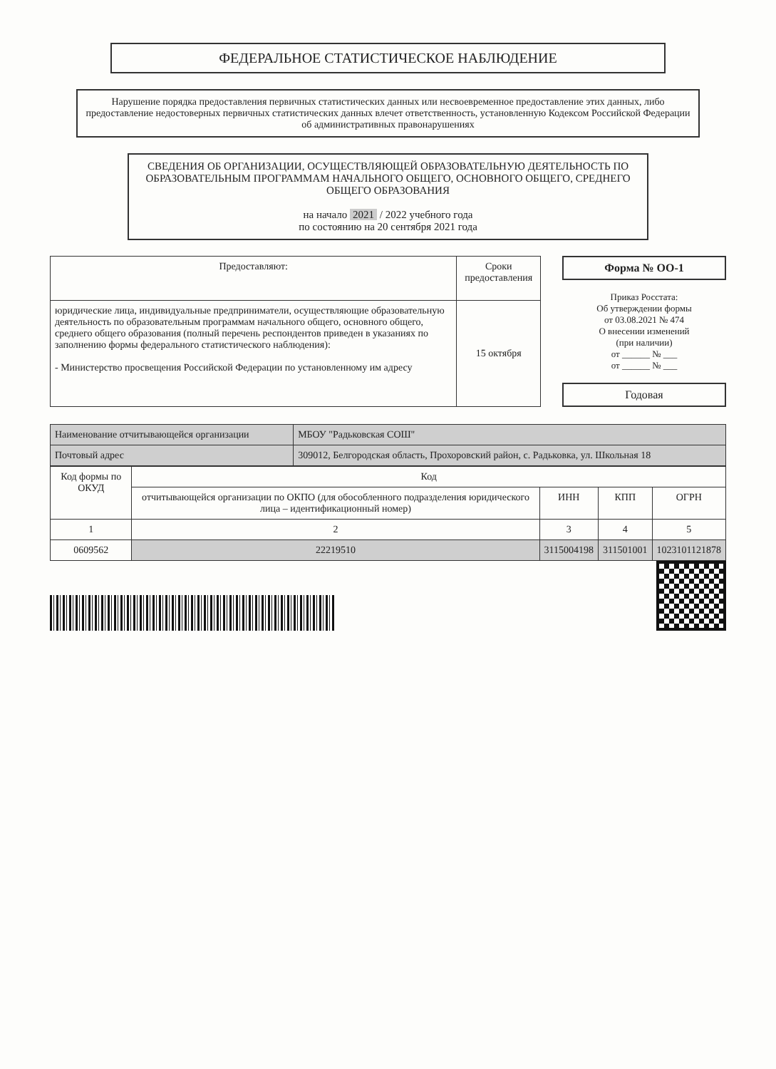ФЕДЕРАЛЬНОЕ СТАТИСТИЧЕСКОЕ НАБЛЮДЕНИЕ
Нарушение порядка предоставления первичных статистических данных или несвоевременное предоставление этих данных, либо предоставление недостоверных первичных статистических данных влечет ответственность, установленную Кодексом Российской Федерации об административных правонарушениях
СВЕДЕНИЯ ОБ ОРГАНИЗАЦИИ, ОСУЩЕСТВЛЯЮЩЕЙ ОБРАЗОВАТЕЛЬНУЮ ДЕЯТЕЛЬНОСТЬ ПО ОБРАЗОВАТЕЛЬНЫМ ПРОГРАММАМ НАЧАЛЬНОГО ОБЩЕГО, ОСНОВНОГО ОБЩЕГО, СРЕДНЕГО ОБЩЕГО ОБРАЗОВАНИЯ
на начало 2021 / 2022 учебного года
по состоянию на 20 сентября 2021 года
| Предоставляют: | Сроки предоставления |
| --- | --- |
| юридические лица, индивидуальные предприниматели, осуществляющие образовательную деятельность по образовательным программам начального общего, основного общего, среднего общего образования (полный перечень респондентов приведен в указаниях по заполнению формы федерального статистического наблюдения): - Министерство просвещения Российской Федерации по установленному им адресу | 15 октября |
Форма № ОО-1
Приказ Росстата:
Об утверждении формы
от 03.08.2021 № 474
О внесении изменений
(при наличии)
от ______ № ___
от ______ № ___
Годовая
| Наименование отчитывающейся организации | МБОУ "Радьковская СОШ" |
| Почтовый адрес | 309012, Белгородская область, Прохоровский район, с. Радьковка, ул. Школьная 18 |
| Код формы по ОКУД | Код | | | |
| --- | --- | --- | --- | --- |
| | отчитывающейся организации по ОКПО (для обособленного подразделения юридического лица – идентификационный номер) | ИНН | КПП | ОГРН |
| 1 | 2 | 3 | 4 | 5 |
| 0609562 | 22219510 | 3115004198 | 311501001 | 1023101121878 |